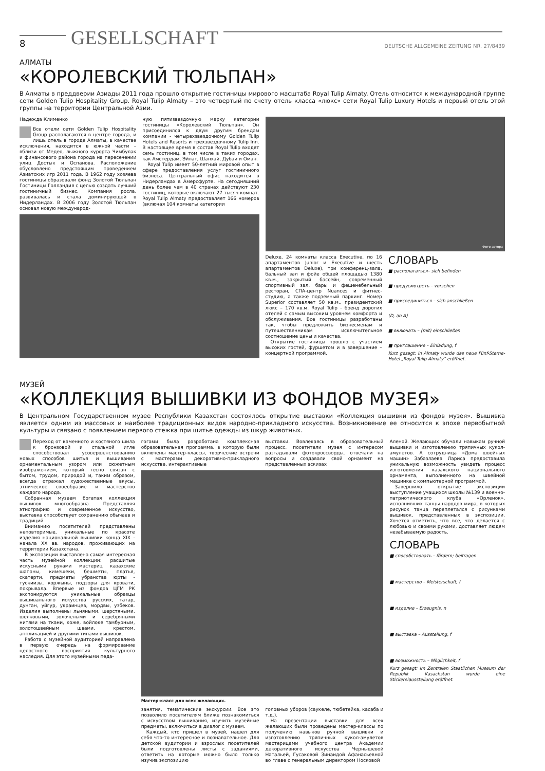8 GESELLSCHAFT DEUTSCHE ALLGEMEINE ZEITUNG NR. 27/8439
АЛМАТЫ
«КОРОЛЕВСКИЙ ТЮЛЬПАН»
В Алматы в преддверии Азиады 2011 года прошло открытие гостиницы мирового масштаба Royal Tulip Almaty. Отель относится к международной группе сети Golden Tulip Hospitality Group. Royal Tulip Almaty – это четвертый по счету отель класса «люкс» сети Royal Tulip Luxury Hotels и первый отель этой группы на территории Центральной Азии.
Надежда Клименко
Все отели сети Golden Tulip Hospitality Group располагаются в центре города, и лишь отель в городе Алматы, в качестве исключения, находится в южной части – вблизи от Медео, лыжного курорта Чимбулак и финансового района города на пересечении улиц Достык и Оспанова. Расположение обусловлено предстоящим проведением Азиатских игр 2011 года. В 1962 году хозяева гостиницы образовали фонд Золотой Тюльпан Гостиницы Голландия с целью создать лучший гостиничный бизнес. Компания росла, развивалась и стала доминирующей в Нидерландах. В 2006 году Золотой Тюльпан основал новую международ-
ную пятизвездочную марку категории гостиницы «Королевский Тюльпан». Он присоединился к двум другим брендам компании - четырехзвездочному Golden Tulip Hotels and Resorts и трехзвездочному Tulip Inn. В настоящее время в состав Royal Tulip входят семь гостиниц, в том числе в таких городах, как Амстердам, Эйлат, Шанхай, Дубаи и Оман.
Royal Tulip имеет 50-летний мировой опыт в сфере предоставления услуг гостиничного бизнеса. Центральный офис находится в Нидерландах в Амерсфурте. На сегодняшний день более чем в 40 странах действуют 230 гостиниц, которые включают 27 тысяч комнат. Royal Tulip Almaty предоставляет 166 номеров (включая 104 комнаты категории
Фото автора
Deluxe, 24 комнаты класса Executive, по 16 апартаментов Junior и Executive и шесть апартаментов Deluxe), три конференц-зала, бальный зал и фойе общей площадью 1380 кв.м., закрытый бассейн, современный спортивный зал, бары и фешенебельный ресторан, СПА-центр Nuances и фитнес-студию, а также подземный паркинг. Номер Superior составляет 50 кв.м., президентский люкс – 170 кв.м. Royal Tulip - бренд дорогих отелей с самым высоким уровнем комфорта и обслуживания. Все гостиницы разработаны так, чтобы предложить бизнесменам и путешественникам исключительное соотношение цены и качества.
Открытие гостиницы прошло с участием высоких гостей, фуршетом и в завершение – концертной программой.
СЛОВАРЬ
■ располагаться– sich befinden
■ предусмотреть – vorsehen
■ присоединиться – sich anschließen
(D, an A)
■ включать – (mit) einschließen
■ приглашение – Einladung, f
Kurz gesagt: In Almaty wurde das neue Fünf-Sterne-Hotel „Royal Tulip Almaty” eröffnet.
МУЗЕЙ
«КОЛЛЕКЦИЯ ВЫШИВКИ ИЗ ФОНДОВ МУЗЕЯ»
В Центральном Государственном музее Республики Казахстан состоялось открытие выставки «Коллекция вышивки из фондов музея». Вышивка является одним из массовых и наиболее традиционных видов народно-прикладного искусства. Возникновение ее относится к эпохе первобытной культуры и связано с появлением первого стежка при шитье одежды из шкур животных.
Переход от каменного и костяного шила к бронзовой и стальной игле способствовал усовершенствованию новых способов шитья и вышивания орнаментальным узором или сюжетным изображением, который тесно связан с бытом, трудом, природой и, таким образом, всегда отражал художественные вкусы, этническое своеобразие и мастерство каждого народа.
Собранная музеем богатая коллекция вышивок многообразна. Представляя этнографию и современное искусство, выставка способствует сохранению обычаев и традиций.
Вниманию посетителей представлены неповторимые, уникальные по красоте изделия национальной вышивки конца XIX - начала XX вв. народов, проживающих на территории Казахстана.
В экспозиции выставлена самая интересная часть музейной коллекции: расшитые искусными руками мастериц казахские шапаны, кимешеки, бешметы, платья, скатерти, предметы убранства юрты - тускиизы, коржыны, подзоры для кровати, покрывала. Впервые из фондов ЦГМ РК экспонируются уникальные образцы вышивального искусства русских, татар, дунган, уйгур, украинцев, мордвы, узбеков. Изделия выполнены льняными, шерстяными, шелковыми, золочеными и серебряными нитями на ткани, коже, войлоке тамбурным, золотошвейным швами, крестом, аппликацией и другими типами вышивок.
Работа с музейной аудиторией направлена в первую очередь на формирование целостного восприятия культурного наследия. Для этого музейными педа-
гогами была разработана комплексная образовательная программа, в которую были включены мастер-классы, творческие встречи с мастерами декоративно-прикладного искусства, интерактивные
выставки. Вовлекаясь в образовательный процесс, посетители музея с интересом разгадывали фотокроссворды, отвечали на вопросы и создавали свой орнамент на представленных эскизах
Мастер-класс для всех желающих.
занятия, тематические экскурсии. Все это позволило посетителям ближе познакомиться с искусством вышивания, изучить музейные предметы, включиться в диалог с музеем.
Каждый, кто пришел в музей, нашел для себя что-то интересное и познавательное. Для детской аудитории и взрослых посетителей были подготовлены листы с заданиями, ответить на которые можно было только изучив экспозицию
головных уборов (саукеле, тюбетейка, касаба и т.д.).
На презентации выставки для всех желающих были проведены мастер-классы по получению навыков ручной вышивки и изготовлению тряпичных кукол-амулетов мастерицами учебного центра Академии декоративного искусства Чернышевой Натальей, Гусаковой Зинаидой Афанасьевной во главе с генеральным директором Носковой
Аленой. Желающих обучали навыкам ручной вышивки и изготовлению тряпичных кукол-амулетов. А сотрудница «Дома швейных машин» Забазлаева Лариса предоставила уникальную возможность увидеть процесс изготовления казахского национального орнамента, выполненного на швейной машинке с компьютерной программой.
Завершило открытие экспозиции выступление учащихся школы №139 и военно-патриотического клуба «Орленок», исполнивших танцы народов мира, в которых рисунок танца переплетался с рисунками вышивок, представленных в экспозиции. Хочется отметить, что все, что делается с любовью и своими руками, доставляет людям незабываемую радость.
СЛОВАРЬ
■ способствовать – fördern; beitragen
■ мастерство – Meisterschaft, f
■ изделие – Erzeugnis, n
■ выставка – Ausstellung, f
■ возможность – Möglichkeit, f
Kurz gesagt: Im Zentralen Staatlichen Museum der Republik Kasachstan wurde eine Stickereiausstellung eröffnet.